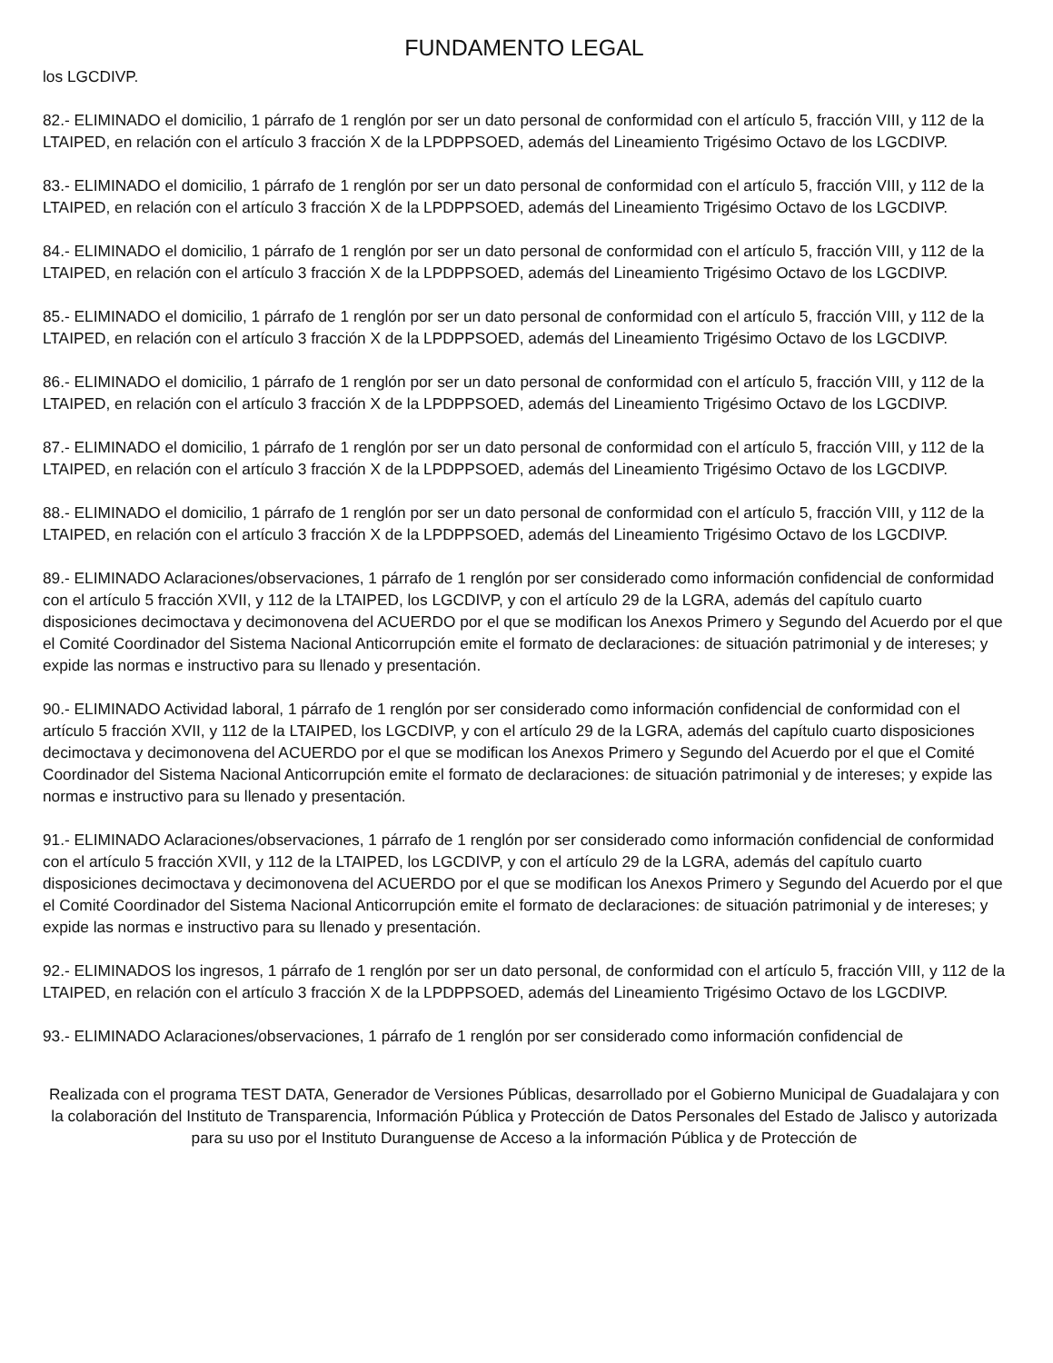FUNDAMENTO LEGAL
los LGCDIVP.
82.- ELIMINADO el domicilio, 1 párrafo de 1 renglón por ser un dato personal de conformidad con el artículo 5, fracción VIII, y 112 de la LTAIPED, en relación con el artículo 3 fracción X de la LPDPPSOED, además del Lineamiento Trigésimo Octavo de los LGCDIVP.
83.- ELIMINADO el domicilio, 1 párrafo de 1 renglón por ser un dato personal de conformidad con el artículo 5, fracción VIII, y 112 de la LTAIPED, en relación con el artículo 3 fracción X de la LPDPPSOED, además del Lineamiento Trigésimo Octavo de los LGCDIVP.
84.- ELIMINADO el domicilio, 1 párrafo de 1 renglón por ser un dato personal de conformidad con el artículo 5, fracción VIII, y 112 de la LTAIPED, en relación con el artículo 3 fracción X de la LPDPPSOED, además del Lineamiento Trigésimo Octavo de los LGCDIVP.
85.- ELIMINADO el domicilio, 1 párrafo de 1 renglón por ser un dato personal de conformidad con el artículo 5, fracción VIII, y 112 de la LTAIPED, en relación con el artículo 3 fracción X de la LPDPPSOED, además del Lineamiento Trigésimo Octavo de los LGCDIVP.
86.- ELIMINADO el domicilio, 1 párrafo de 1 renglón por ser un dato personal de conformidad con el artículo 5, fracción VIII, y 112 de la LTAIPED, en relación con el artículo 3 fracción X de la LPDPPSOED, además del Lineamiento Trigésimo Octavo de los LGCDIVP.
87.- ELIMINADO el domicilio, 1 párrafo de 1 renglón por ser un dato personal de conformidad con el artículo 5, fracción VIII, y 112 de la LTAIPED, en relación con el artículo 3 fracción X de la LPDPPSOED, además del Lineamiento Trigésimo Octavo de los LGCDIVP.
88.- ELIMINADO el domicilio, 1 párrafo de 1 renglón por ser un dato personal de conformidad con el artículo 5, fracción VIII, y 112 de la LTAIPED, en relación con el artículo 3 fracción X de la LPDPPSOED, además del Lineamiento Trigésimo Octavo de los LGCDIVP.
89.- ELIMINADO Aclaraciones/observaciones, 1 párrafo de 1 renglón por ser considerado como información confidencial de conformidad con el artículo 5 fracción XVII, y 112 de la LTAIPED, los LGCDIVP, y con el artículo 29 de la LGRA, además del capítulo cuarto disposiciones decimoctava y decimonovena del ACUERDO por el que se modifican los Anexos Primero y Segundo del Acuerdo por el que el Comité Coordinador del Sistema Nacional Anticorrupción emite el formato de declaraciones: de situación patrimonial y de intereses; y expide las normas e instructivo para su llenado y presentación.
90.- ELIMINADO Actividad laboral, 1 párrafo de 1 renglón por ser considerado como información confidencial de conformidad con el artículo 5 fracción XVII, y 112 de la LTAIPED, los LGCDIVP, y con el artículo 29 de la LGRA, además del capítulo cuarto disposiciones decimoctava y decimonovena del ACUERDO por el que se modifican los Anexos Primero y Segundo del Acuerdo por el que el Comité Coordinador del Sistema Nacional Anticorrupción emite el formato de declaraciones: de situación patrimonial y de intereses; y expide las normas e instructivo para su llenado y presentación.
91.- ELIMINADO Aclaraciones/observaciones, 1 párrafo de 1 renglón por ser considerado como información confidencial de conformidad con el artículo 5 fracción XVII, y 112 de la LTAIPED, los LGCDIVP, y con el artículo 29 de la LGRA, además del capítulo cuarto disposiciones decimoctava y decimonovena del ACUERDO por el que se modifican los Anexos Primero y Segundo del Acuerdo por el que el Comité Coordinador del Sistema Nacional Anticorrupción emite el formato de declaraciones: de situación patrimonial y de intereses; y expide las normas e instructivo para su llenado y presentación.
92.- ELIMINADOS los ingresos, 1 párrafo de 1 renglón por ser un dato personal, de conformidad con el artículo 5, fracción VIII, y 112 de la LTAIPED, en relación con el artículo 3 fracción X de la LPDPPSOED, además del Lineamiento Trigésimo Octavo de los LGCDIVP.
93.- ELIMINADO Aclaraciones/observaciones, 1 párrafo de 1 renglón por ser considerado como información confidencial de
Realizada con el programa TEST DATA, Generador de Versiones Públicas, desarrollado por el Gobierno Municipal de Guadalajara y con la colaboración del Instituto de Transparencia, Información Pública y Protección de Datos Personales del Estado de Jalisco y autorizada para su uso por el Instituto Duranguense de Acceso a la información Pública y de Protección de